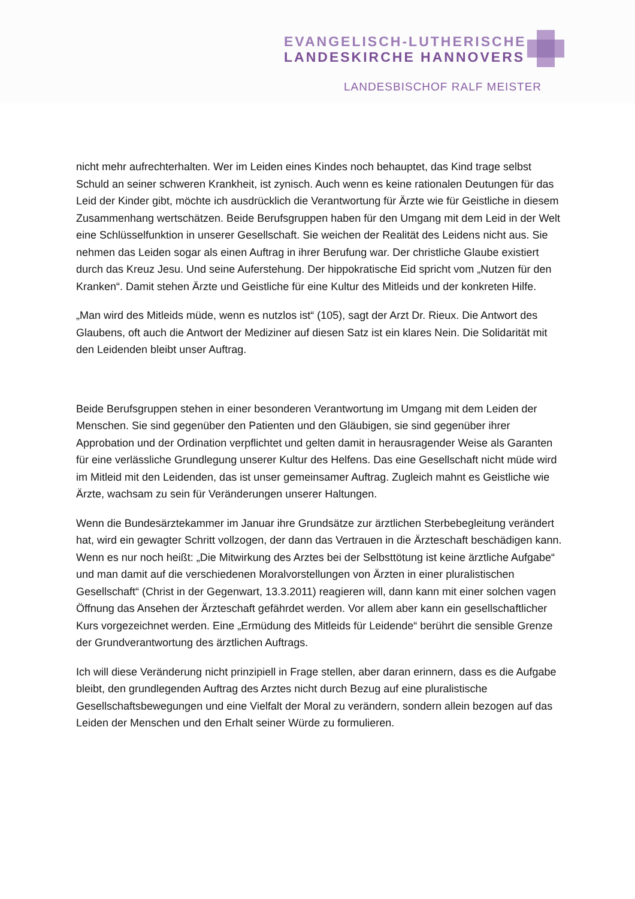EVANGELISCH-LUTHERISCHE
LANDESKIRCHE HANNOVERS
LANDESBISCHOF RALF MEISTER
nicht mehr aufrechterhalten. Wer im Leiden eines Kindes noch behauptet, das Kind trage selbst Schuld an seiner schweren Krankheit, ist zynisch. Auch wenn es keine rationalen Deutungen für das Leid der Kinder gibt, möchte ich ausdrücklich die Verantwortung für Ärzte wie für Geistliche in diesem Zusammenhang wertschätzen. Beide Berufsgruppen haben für den Umgang mit dem Leid in der Welt eine Schlüsselfunktion in unserer Gesellschaft. Sie weichen der Realität des Leidens nicht aus. Sie nehmen das Leiden sogar als einen Auftrag in ihrer Berufung war. Der christliche Glaube existiert durch das Kreuz Jesu. Und seine Auferstehung. Der hippokratische Eid spricht vom „Nutzen für den Kranken“. Damit stehen Ärzte und Geistliche für eine Kultur des Mitleids und der konkreten Hilfe.
„Man wird des Mitleids müde, wenn es nutzlos ist“ (105), sagt der Arzt Dr. Rieux. Die Antwort des Glaubens, oft auch die Antwort der Mediziner auf diesen Satz ist ein klares Nein. Die Solidarität mit den Leidenden bleibt unser Auftrag.
Beide Berufsgruppen stehen in einer besonderen Verantwortung im Umgang mit dem Leiden der Menschen. Sie sind gegenüber den Patienten und den Gläubigen, sie sind gegenüber ihrer Approbation und der Ordination verpflichtet und gelten damit in herausragender Weise als Garanten für eine verlässliche Grundlegung unserer Kultur des Helfens. Das eine Gesellschaft nicht müde wird im Mitleid mit den Leidenden, das ist unser gemeinsamer Auftrag. Zugleich mahnt es Geistliche wie Ärzte, wachsam zu sein für Veränderungen unserer Haltungen.
Wenn die Bundesärztekammer im Januar ihre Grundsätze zur ärztlichen Sterbebegleitung verändert hat, wird ein gewagter Schritt vollzogen, der dann das Vertrauen in die Ärzteschaft beschädigen kann. Wenn es nur noch heißt: „Die Mitwirkung des Arztes bei der Selbsttötung ist keine ärztliche Aufgabe“ und man damit auf die verschiedenen Moralvorstellungen von Ärzten in einer pluralistischen Gesellschaft“ (Christ in der Gegenwart, 13.3.2011) reagieren will, dann kann mit einer solchen vagen Öffnung das Ansehen der Ärzteschaft gefährdet werden. Vor allem aber kann ein gesellschaftlicher Kurs vorgezeichnet werden. Eine „Ermüdung des Mitleids für Leidende“ berührt die sensible Grenze der Grundverantwortung des ärztlichen Auftrags.
Ich will diese Veränderung nicht prinzipiell in Frage stellen, aber daran erinnern, dass es die Aufgabe bleibt, den grundlegenden Auftrag des Arztes nicht durch Bezug auf eine pluralistische Gesellschaftsbewegungen und eine Vielfalt der Moral zu verändern, sondern allein bezogen auf das Leiden der Menschen und den Erhalt seiner Würde zu formulieren.